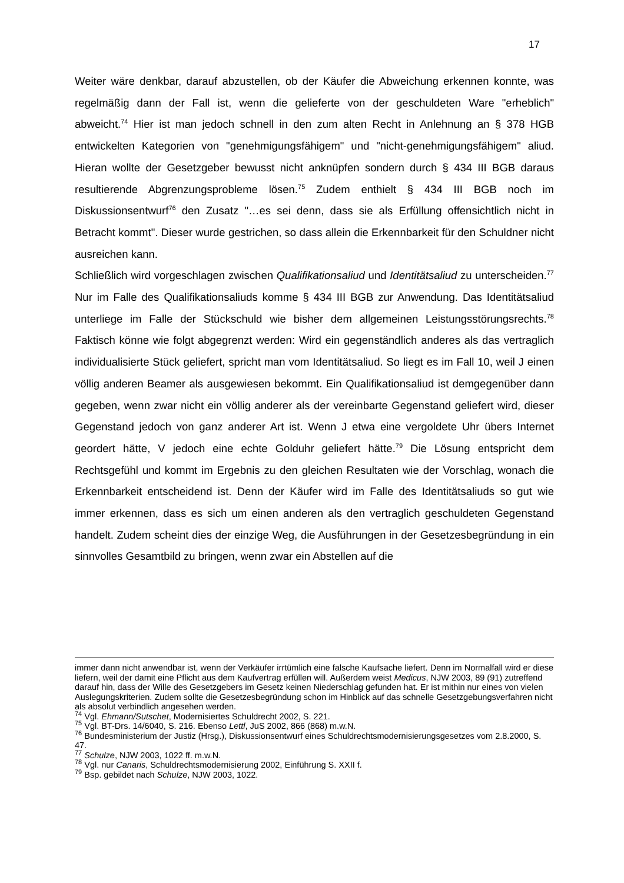17
Weiter wäre denkbar, darauf abzustellen, ob der Käufer die Abweichung erkennen konnte, was regelmäßig dann der Fall ist, wenn die gelieferte von der geschuldeten Ware "erheblich" abweicht.<sup>74</sup> Hier ist man jedoch schnell in den zum alten Recht in Anlehnung an § 378 HGB entwickelten Kategorien von "genehmigungsfähigem" und "nicht-genehmigungsfähigem" aliud. Hieran wollte der Gesetzgeber bewusst nicht anknüpfen sondern durch § 434 III BGB daraus resultierende Abgrenzungsprobleme lösen.<sup>75</sup> Zudem enthielt § 434 III BGB noch im Diskussionsentwurf<sup>76</sup> den Zusatz "…es sei denn, dass sie als Erfüllung offensichtlich nicht in Betracht kommt". Dieser wurde gestrichen, so dass allein die Erkennbarkeit für den Schuldner nicht ausreichen kann.
Schließlich wird vorgeschlagen zwischen Qualifikationsaliud und Identitätsaliud zu unterscheiden.<sup>77</sup> Nur im Falle des Qualifikationsaliuds komme § 434 III BGB zur Anwendung. Das Identitätsaliud unterliege im Falle der Stückschuld wie bisher dem allgemeinen Leistungsstörungsrechts.<sup>78</sup> Faktisch könne wie folgt abgegrenzt werden: Wird ein gegenständlich anderes als das vertraglich individualisierte Stück geliefert, spricht man vom Identitätsaliud. So liegt es im Fall 10, weil J einen völlig anderen Beamer als ausgewiesen bekommt. Ein Qualifikationsaliud ist demgegenüber dann gegeben, wenn zwar nicht ein völlig anderer als der vereinbarte Gegenstand geliefert wird, dieser Gegenstand jedoch von ganz anderer Art ist. Wenn J etwa eine vergoldete Uhr übers Internet geordert hätte, V jedoch eine echte Golduhr geliefert hätte.<sup>79</sup> Die Lösung entspricht dem Rechtsgefühl und kommt im Ergebnis zu den gleichen Resultaten wie der Vorschlag, wonach die Erkennbarkeit entscheidend ist. Denn der Käufer wird im Falle des Identitätsaliuds so gut wie immer erkennen, dass es sich um einen anderen als den vertraglich geschuldeten Gegenstand handelt. Zudem scheint dies der einzige Weg, die Ausführungen in der Gesetzesbegründung in ein sinnvolles Gesamtbild zu bringen, wenn zwar ein Abstellen auf die
immer dann nicht anwendbar ist, wenn der Verkäufer irrtümlich eine falsche Kaufsache liefert. Denn im Normalfall wird er diese liefern, weil der damit eine Pflicht aus dem Kaufvertrag erfüllen will. Außerdem weist Medicus, NJW 2003, 89 (91) zutreffend darauf hin, dass der Wille des Gesetzgebers im Gesetz keinen Niederschlag gefunden hat. Er ist mithin nur eines von vielen Auslegungskriterien. Zudem sollte die Gesetzesbegründung schon im Hinblick auf das schnelle Gesetzgebungsverfahren nicht als absolut verbindlich angesehen werden.
<sup>74</sup> Vgl. Ehmann/Sutschet, Modernisiertes Schuldrecht 2002, S. 221.
<sup>75</sup> Vgl. BT-Drs. 14/6040, S. 216. Ebenso Lettl, JuS 2002, 866 (868) m.w.N.
<sup>76</sup> Bundesministerium der Justiz (Hrsg.), Diskussionsentwurf eines Schuldrechtsmodernisierungsgesetzes vom 2.8.2000, S. 47.
<sup>77</sup> Schulze, NJW 2003, 1022 ff. m.w.N.
<sup>78</sup> Vgl. nur Canaris, Schuldrechtsmodernisierung 2002, Einführung S. XXII f.
<sup>79</sup> Bsp. gebildet nach Schulze, NJW 2003, 1022.